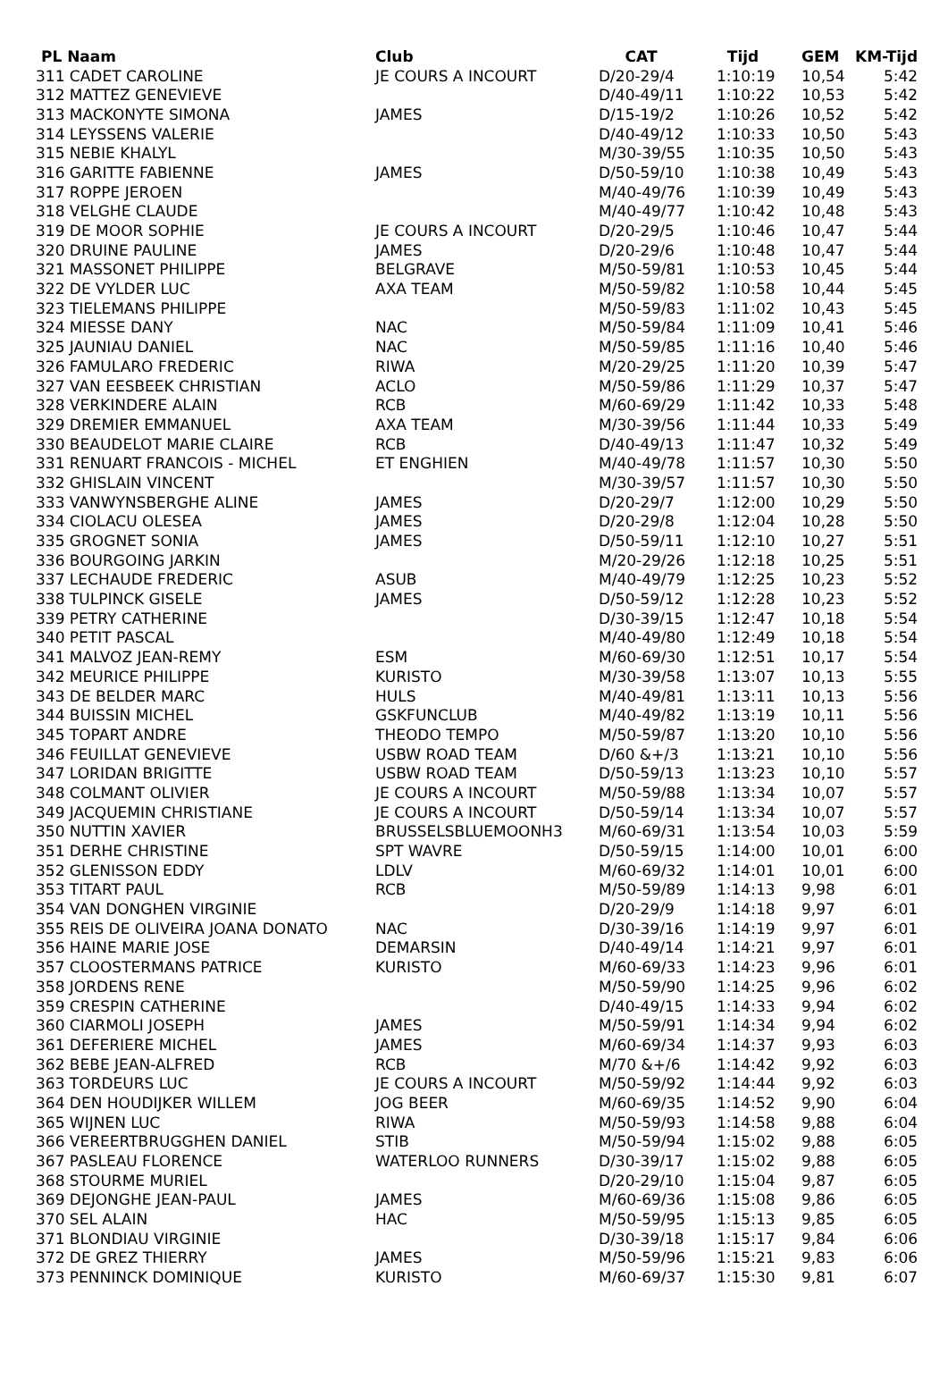| PL Naam | Club | CAT | Tijd | GEM | KM-Tijd |
| --- | --- | --- | --- | --- | --- |
| 311 CADET CAROLINE | JE COURS A INCOURT | D/20-29/4 | 1:10:19 | 10,54 | 5:42 |
| 312 MATTEZ GENEVIEVE | | D/40-49/11 | 1:10:22 | 10,53 | 5:42 |
| 313 MACKONYTE SIMONA | JAMES | D/15-19/2 | 1:10:26 | 10,52 | 5:42 |
| 314 LEYSSENS VALERIE | | D/40-49/12 | 1:10:33 | 10,50 | 5:43 |
| 315 NEBIE KHALYL | | M/30-39/55 | 1:10:35 | 10,50 | 5:43 |
| 316 GARITTE FABIENNE | JAMES | D/50-59/10 | 1:10:38 | 10,49 | 5:43 |
| 317 ROPPE JEROEN | | M/40-49/76 | 1:10:39 | 10,49 | 5:43 |
| 318 VELGHE CLAUDE | | M/40-49/77 | 1:10:42 | 10,48 | 5:43 |
| 319 DE MOOR SOPHIE | JE COURS A INCOURT | D/20-29/5 | 1:10:46 | 10,47 | 5:44 |
| 320 DRUINE PAULINE | JAMES | D/20-29/6 | 1:10:48 | 10,47 | 5:44 |
| 321 MASSONET PHILIPPE | BELGRAVE | M/50-59/81 | 1:10:53 | 10,45 | 5:44 |
| 322 DE VYLDER LUC | AXA TEAM | M/50-59/82 | 1:10:58 | 10,44 | 5:45 |
| 323 TIELEMANS PHILIPPE | | M/50-59/83 | 1:11:02 | 10,43 | 5:45 |
| 324 MIESSE DANY | NAC | M/50-59/84 | 1:11:09 | 10,41 | 5:46 |
| 325 JAUNIAU DANIEL | NAC | M/50-59/85 | 1:11:16 | 10,40 | 5:46 |
| 326 FAMULARO FREDERIC | RIWA | M/20-29/25 | 1:11:20 | 10,39 | 5:47 |
| 327 VAN EESBEEK CHRISTIAN | ACLO | M/50-59/86 | 1:11:29 | 10,37 | 5:47 |
| 328 VERKINDERE ALAIN | RCB | M/60-69/29 | 1:11:42 | 10,33 | 5:48 |
| 329 DREMIER EMMANUEL | AXA TEAM | M/30-39/56 | 1:11:44 | 10,33 | 5:49 |
| 330 BEAUDELOT MARIE CLAIRE | RCB | D/40-49/13 | 1:11:47 | 10,32 | 5:49 |
| 331 RENUART FRANCOIS - MICHEL | ET ENGHIEN | M/40-49/78 | 1:11:57 | 10,30 | 5:50 |
| 332 GHISLAIN VINCENT | | M/30-39/57 | 1:11:57 | 10,30 | 5:50 |
| 333 VANWYNSBERGHE ALINE | JAMES | D/20-29/7 | 1:12:00 | 10,29 | 5:50 |
| 334 CIOLACU OLESEA | JAMES | D/20-29/8 | 1:12:04 | 10,28 | 5:50 |
| 335 GROGNET SONIA | JAMES | D/50-59/11 | 1:12:10 | 10,27 | 5:51 |
| 336 BOURGOING JARKIN | | M/20-29/26 | 1:12:18 | 10,25 | 5:51 |
| 337 LECHAUDE FREDERIC | ASUB | M/40-49/79 | 1:12:25 | 10,23 | 5:52 |
| 338 TULPINCK GISELE | JAMES | D/50-59/12 | 1:12:28 | 10,23 | 5:52 |
| 339 PETRY CATHERINE | | D/30-39/15 | 1:12:47 | 10,18 | 5:54 |
| 340 PETIT PASCAL | | M/40-49/80 | 1:12:49 | 10,18 | 5:54 |
| 341 MALVOZ JEAN-REMY | ESM | M/60-69/30 | 1:12:51 | 10,17 | 5:54 |
| 342 MEURICE PHILIPPE | KURISTO | M/30-39/58 | 1:13:07 | 10,13 | 5:55 |
| 343 DE BELDER MARC | HULS | M/40-49/81 | 1:13:11 | 10,13 | 5:56 |
| 344 BUISSIN MICHEL | GSKFUNCLUB | M/40-49/82 | 1:13:19 | 10,11 | 5:56 |
| 345 TOPART ANDRE | THEODO TEMPO | M/50-59/87 | 1:13:20 | 10,10 | 5:56 |
| 346 FEUILLAT GENEVIEVE | USBW ROAD TEAM | D/60 &+/3 | 1:13:21 | 10,10 | 5:56 |
| 347 LORIDAN BRIGITTE | USBW ROAD TEAM | D/50-59/13 | 1:13:23 | 10,10 | 5:57 |
| 348 COLMANT OLIVIER | JE COURS A INCOURT | M/50-59/88 | 1:13:34 | 10,07 | 5:57 |
| 349 JACQUEMIN CHRISTIANE | JE COURS A INCOURT | D/50-59/14 | 1:13:34 | 10,07 | 5:57 |
| 350 NUTTIN XAVIER | BRUSSELSBLUEMOONH3 | M/60-69/31 | 1:13:54 | 10,03 | 5:59 |
| 351 DERHE CHRISTINE | SPT WAVRE | D/50-59/15 | 1:14:00 | 10,01 | 6:00 |
| 352 GLENISSON EDDY | LDLV | M/60-69/32 | 1:14:01 | 10,01 | 6:00 |
| 353 TITART PAUL | RCB | M/50-59/89 | 1:14:13 | 9,98 | 6:01 |
| 354 VAN DONGHEN VIRGINIE | | D/20-29/9 | 1:14:18 | 9,97 | 6:01 |
| 355 REIS DE OLIVEIRA JOANA DONATO | NAC | D/30-39/16 | 1:14:19 | 9,97 | 6:01 |
| 356 HAINE MARIE JOSE | DEMARSIN | D/40-49/14 | 1:14:21 | 9,97 | 6:01 |
| 357 CLOOSTERMANS PATRICE | KURISTO | M/60-69/33 | 1:14:23 | 9,96 | 6:01 |
| 358 JORDENS RENE | | M/50-59/90 | 1:14:25 | 9,96 | 6:02 |
| 359 CRESPIN CATHERINE | | D/40-49/15 | 1:14:33 | 9,94 | 6:02 |
| 360 CIARMOLI JOSEPH | JAMES | M/50-59/91 | 1:14:34 | 9,94 | 6:02 |
| 361 DEFERIERE MICHEL | JAMES | M/60-69/34 | 1:14:37 | 9,93 | 6:03 |
| 362 BEBE JEAN-ALFRED | RCB | M/70 &+/6 | 1:14:42 | 9,92 | 6:03 |
| 363 TORDEURS LUC | JE COURS A INCOURT | M/50-59/92 | 1:14:44 | 9,92 | 6:03 |
| 364 DEN HOUDIJKER WILLEM | JOG BEER | M/60-69/35 | 1:14:52 | 9,90 | 6:04 |
| 365 WIJNEN LUC | RIWA | M/50-59/93 | 1:14:58 | 9,88 | 6:04 |
| 366 VEREERTBRUGGHEN DANIEL | STIB | M/50-59/94 | 1:15:02 | 9,88 | 6:05 |
| 367 PASLEAU FLORENCE | WATERLOO RUNNERS | D/30-39/17 | 1:15:02 | 9,88 | 6:05 |
| 368 STOURME MURIEL | | D/20-29/10 | 1:15:04 | 9,87 | 6:05 |
| 369 DEJONGHE JEAN-PAUL | JAMES | M/60-69/36 | 1:15:08 | 9,86 | 6:05 |
| 370 SEL ALAIN | HAC | M/50-59/95 | 1:15:13 | 9,85 | 6:05 |
| 371 BLONDIAU VIRGINIE | | D/30-39/18 | 1:15:17 | 9,84 | 6:06 |
| 372 DE GREZ THIERRY | JAMES | M/50-59/96 | 1:15:21 | 9,83 | 6:06 |
| 373 PENNINCK DOMINIQUE | KURISTO | M/60-69/37 | 1:15:30 | 9,81 | 6:07 |